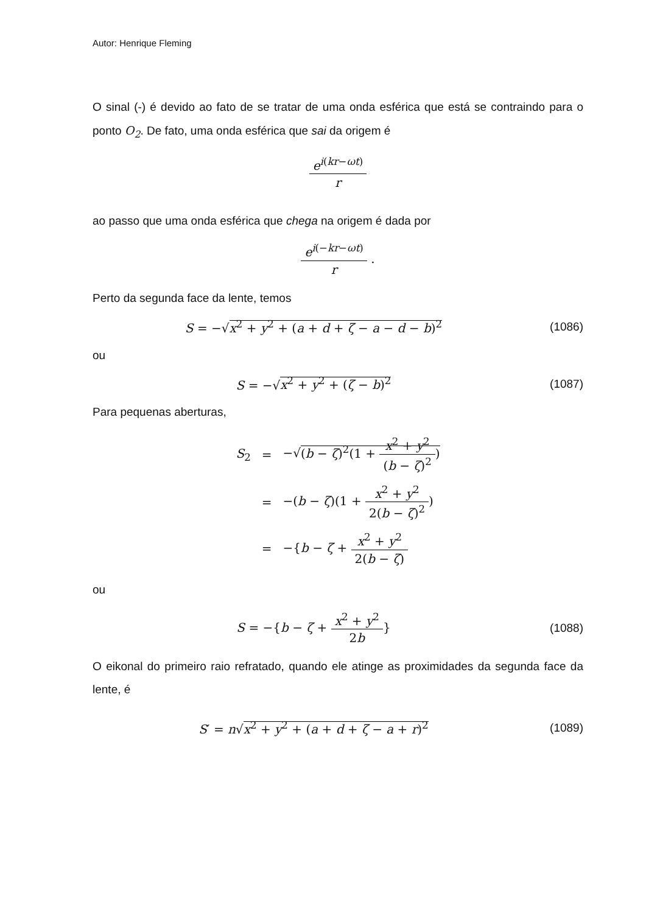Autor: Henrique Fleming
O sinal (-) é devido ao fato de se tratar de uma onda esférica que está se contraindo para o ponto O<sub>2</sub>. De fato, uma onda esférica que sai da origem é
e<sup>i(kr−ωt)</sup> r
ao passo que uma onda esférica que chega na origem é dada por
e<sup>i(−kr−ωt)</sup> r .
Perto da segunda face da lente, temos
S = −√x<sup>2</sup> + y<sup>2</sup> + (a + d + ζ − a − d − b)<sup>2</sup>
(1086)
ou
S = −√x<sup>2</sup> + y<sup>2</sup> + (ζ − b)<sup>2</sup> (1087)
Para pequenas aberturas,
| S<sub>2</sub> | = | −√ ( b − ζ )<sup>2</sup>(1 + x<sup>2</sup> + y<sup>2</sup> ( b − ζ )<sup>2</sup> ) |
| | = | −( b − ζ )(1 + x<sup>2</sup> + y<sup>2</sup> 2( b − ζ )<sup>2</sup> ) |
| | = | −{ b − ζ + x<sup>2</sup> + y<sup>2</sup> 2( b − ζ ) |
ou
S = −{b − ζ + x<sup>2</sup> + y<sup>2</sup> 2b} (1088)
O eikonal do primeiro raio refratado, quando ele atinge as proximidades da segunda face da lente, é
S′ = n√x<sup>2</sup> + y<sup>2</sup> + (a + d + ζ − a + r)<sup>2</sup>
(1089)